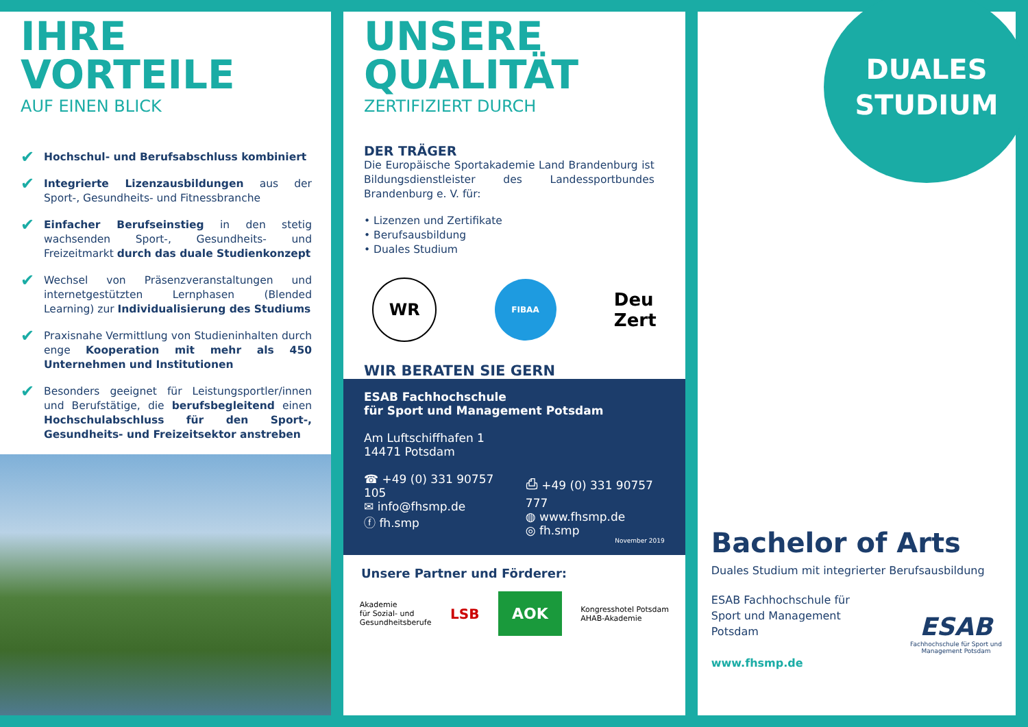IHRE
VORTEILE
AUF EINEN BLICK
✔ Hochschul- und Berufsabschluss kombiniert
✔ Integrierte Lizenzausbildungen aus der Sport-, Gesundheits- und Fitnessbranche
✔ Einfacher Berufseinstieg in den stetig wachsenden Sport-, Gesundheits- und Freizeitmarkt durch das duale Studienkonzept
✔ Wechsel von Präsenzveranstaltungen und internet­gestützten Lernphasen (Blended Learning) zur Individualisierung des Studiums
✔ Praxisnahe Vermittlung von Studieninhalten durch enge Kooperation mit mehr als 450 Unternehmen und Institutionen
✔ Besonders geeignet für Leistungsportler/innen und Berufstätige, die berufsbegleitend einen Hochschul­abschluss für den Sport-, Gesundheits- und Freizeit­sektor anstreben
UNSERE
QUALITÄT
ZERTIFIZIERT DURCH
DER TRÄGER
Die Europäische Sportakademie Land Brandenburg ist Bildungsdienstleister des Landessportbundes Branden­burg e. V. für:
• Lizenzen und Zertifikate
• Berufsausbildung
• Duales Studium
WR
FIBAA
Deu
Zert
WIR BERATEN SIE GERN
ESAB Fachhochschule
für Sport und Management Potsdam
Am Luftschiffhafen 1
14471 Potsdam
☎ +49 (0) 331 90757 105
✉ info@fhsmp.de
ⓕ fh.smp
⎙ +49 (0) 331 90757 777
◍ www.fhsmp.de
◎ fh.smp
November 2019
Unsere Partner und Förderer:
Akademie
für Sozial- und
Gesundheitsberufe
LSB
AOK
Kongresshotel Potsdam
AHAB-Akademie
DUALES
STUDIUM
Bachelor of Arts
Duales Studium mit integrierter Berufsausbildung
ESAB Fachhochschule für
Sport und Management
Potsdam
www.fhsmp.de
ESAB
Fachhochschule für Sport und
Management Potsdam